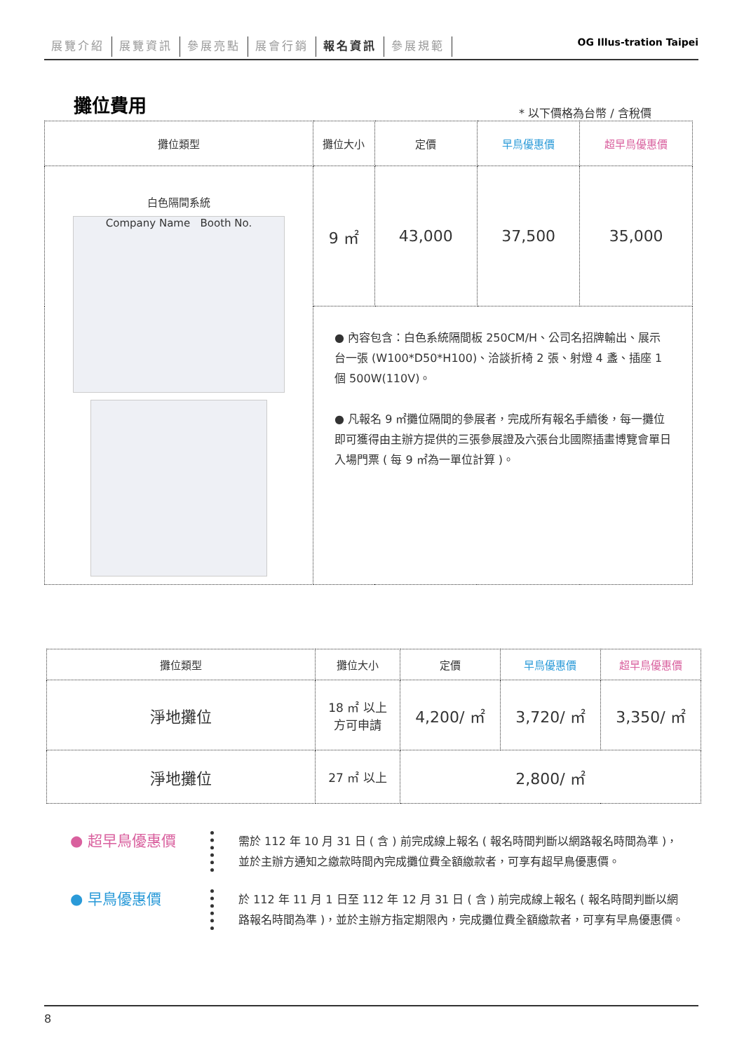展覽介紹 展覽資訊 參展亮點 展會行銷 報名資訊 參展規範 OG Illus-tration Taipei
攤位費用 * 以下價格為台幣 / 含稅價
| 攤位類型 | 攤位大小 | 定價 | 早鳥優惠價 | 超早鳥優惠價 |
| --- | --- | --- | --- | --- |
| 白色隔間系統 Company Name Booth No. | 9 ㎡ | 43,000 | 37,500 | 35,000 |
| | ● 內容包含：白色系統隔間板 250CM/H、公司名招牌輸出、展示台一張 (W100*D50*H100)、洽談折椅 2 張、射燈 4 盞、插座 1 個 500W(110V)。 ● 凡報名 9 ㎡攤位隔間的參展者，完成所有報名手續後，每一攤位即可獲得由主辦方提供的三張參展證及六張台北國際插畫博覽會單日入場門票 ( 每 9 ㎡為一單位計算 )。 | | | |
| 攤位類型 | 攤位大小 | 定價 | 早鳥優惠價 | 超早鳥優惠價 |
| --- | --- | --- | --- | --- |
| 淨地攤位 | 18 ㎡ 以上 方可申請 | 4,200/ ㎡ | 3,720/ ㎡ | 3,350/ ㎡ |
| 淨地攤位 | 27 ㎡ 以上 | 2,800/ ㎡ | | |
● 超早鳥優惠價
需於 112 年 10 月 31 日 ( 含 ) 前完成線上報名 ( 報名時間判斷以網路報名時間為準 )，並於主辦方通知之繳款時間內完成攤位費全額繳款者，可享有超早鳥優惠價。
● 早鳥優惠價
於 112 年 11 月 1 日至 112 年 12 月 31 日 ( 含 ) 前完成線上報名 ( 報名時間判斷以網路報名時間為準 )，並於主辦方指定期限內，完成攤位費全額繳款者，可享有早鳥優惠價。
8